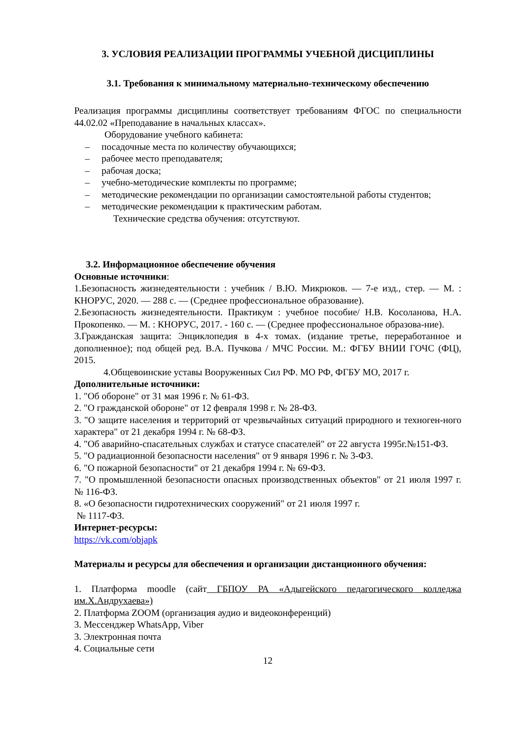3. УСЛОВИЯ РЕАЛИЗАЦИИ ПРОГРАММЫ УЧЕБНОЙ ДИСЦИПЛИНЫ
3.1. Требования к минимальному материально-техническому обеспечению
Реализация программы дисциплины соответствует требованиям ФГОС по специальности 44.02.02 «Преподавание в начальных классах».
Оборудование учебного кабинета:
– посадочные места по количеству обучающихся;
– рабочее место преподавателя;
– рабочая доска;
– учебно-методические комплекты по программе;
– методические рекомендации по организации самостоятельной работы студентов;
– методические рекомендации к практическим работам.
Технические средства обучения: отсутствуют.
3.2. Информационное обеспечение обучения
Основные источники:
1.Безопасность жизнедеятельности : учебник / В.Ю. Микрюков. — 7-е изд., стер. — М. : КНОРУС, 2020. — 288 с. — (Среднее профессиональное образование).
2.Безопасность жизнедеятельности. Практикум : учебное пособие/ Н.В. Косоланова, Н.А. Прокопенко. — М. : КНОРУС, 2017. - 160 с. — (Среднее профессиональное образова-ние).
3.Гражданская защита: Энциклопедия в 4-х томах. (издание третье, переработанное и дополненное); под общей ред. В.А. Пучкова / МЧС России. М.: ФГБУ ВНИИ ГОЧС (ФЦ), 2015.
4.Общевоинские уставы Вооруженных Сил РФ. МО РФ, ФГБУ МО, 2017 г.
Дополнительные источники:
1. "Об обороне" от 31 мая 1996 г. № 61-ФЗ.
2. "О гражданской обороне" от 12 февраля 1998 г. № 28-ФЗ.
3. "О защите населения и территорий от чрезвычайных ситуаций природного и техноген-ного характера" от 21 декабря 1994 г. № 68-ФЗ.
4. "Об аварийно-спасательных службах и статусе спасателей" от 22 августа 1995г.№151-ФЗ.
5. "О радиационной безопасности населения" от 9 января 1996 г. № 3-ФЗ.
6. "О пожарной безопасности" от 21 декабря 1994 г. № 69-ФЗ.
7. "О промышленной безопасности опасных производственных объектов" от 21 июля 1997 г. № 116-ФЗ.
8. «О безопасности гидротехнических сооружений" от 21 июля 1997 г.
№ 1117-ФЗ.
Интернет-ресурсы:
https://vk.com/objapk
Материалы и ресурсы для обеспечения и организации дистанционного обучения:
1. Платформа moodle (сайт ГБПОУ РА «Адыгейского педагогического колледжа им.Х.Андрухаева»)
2. Платформа ZOOM (организация аудио и видеоконференций)
3. Мессенджер WhatsApp, Viber
3. Электронная почта
4. Социальные сети
12